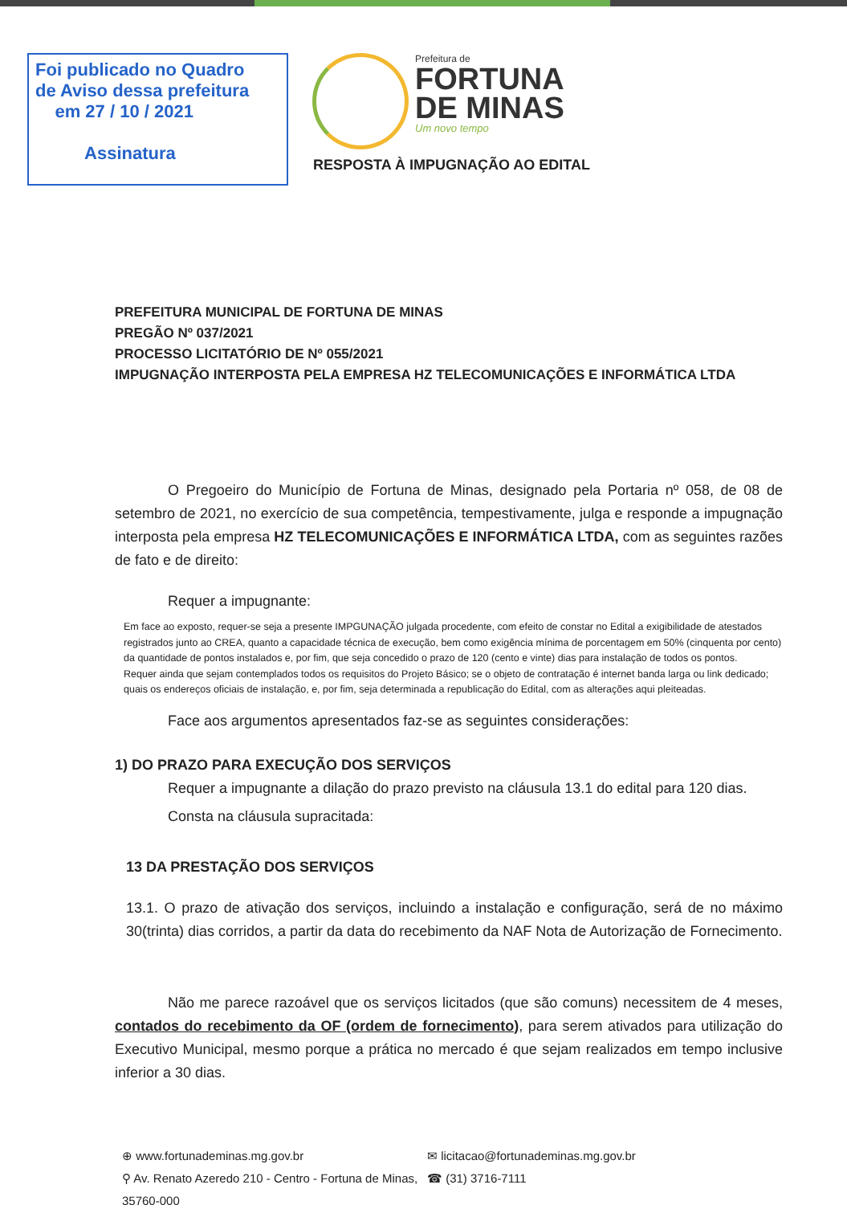Foi publicado no Quadro
de Aviso dessa prefeitura
em 27 / 10 / 2021
Assinatura
Prefeitura de
FORTUNA
DE MINAS
Um novo tempo
RESPOSTA À IMPUGNAÇÃO AO EDITAL
PREFEITURA MUNICIPAL DE FORTUNA DE MINAS
PREGÃO Nº 037/2021
PROCESSO LICITATÓRIO DE Nº 055/2021
IMPUGNAÇÃO INTERPOSTA PELA EMPRESA HZ TELECOMUNICAÇÕES E INFORMÁTICA LTDA
O Pregoeiro do Município de Fortuna de Minas, designado pela Portaria nº 058, de 08 de setembro de 2021, no exercício de sua competência, tempestivamente, julga e responde a impugnação interposta pela empresa HZ TELECOMUNICAÇÕES E INFORMÁTICA LTDA, com as seguintes razões de fato e de direito:
Requer a impugnante:
Em face ao exposto, requer-se seja a presente IMPGUNAÇÃO julgada procedente, com efeito de constar no Edital a exigibilidade de atestados registrados junto ao CREA, quanto a capacidade técnica de execução, bem como exigência mínima de porcentagem em 50% (cinquenta por cento) da quantidade de pontos instalados e, por fim, que seja concedido o prazo de 120 (cento e vinte) dias para instalação de todos os pontos.
Requer ainda que sejam contemplados todos os requisitos do Projeto Básico; se o objeto de contratação é internet banda larga ou link dedicado; quais os endereços oficiais de instalação, e, por fim, seja determinada a republicação do Edital, com as alterações aqui pleiteadas.
Face aos argumentos apresentados faz-se as seguintes considerações:
1) DO PRAZO PARA EXECUÇÃO DOS SERVIÇOS
Requer a impugnante a dilação do prazo previsto na cláusula 13.1 do edital para 120 dias.
Consta na cláusula supracitada:
13 DA PRESTAÇÃO DOS SERVIÇOS
13.1. O prazo de ativação dos serviços, incluindo a instalação e configuração, será de no máximo 30(trinta) dias corridos, a partir da data do recebimento da NAF Nota de Autorização de Fornecimento.
Não me parece razoável que os serviços licitados (que são comuns) necessitem de 4 meses, contados do recebimento da OF (ordem de fornecimento), para serem ativados para utilização do Executivo Municipal, mesmo porque a prática no mercado é que sejam realizados em tempo inclusive inferior a 30 dias.
⊕ www.fortunademinas.mg.gov.br ✉ licitacao@fortunademinas.mg.gov.br ⚲ Av. Renato Azeredo 210 - Centro - Fortuna de Minas, 35760-000 ☎ (31) 3716-7111